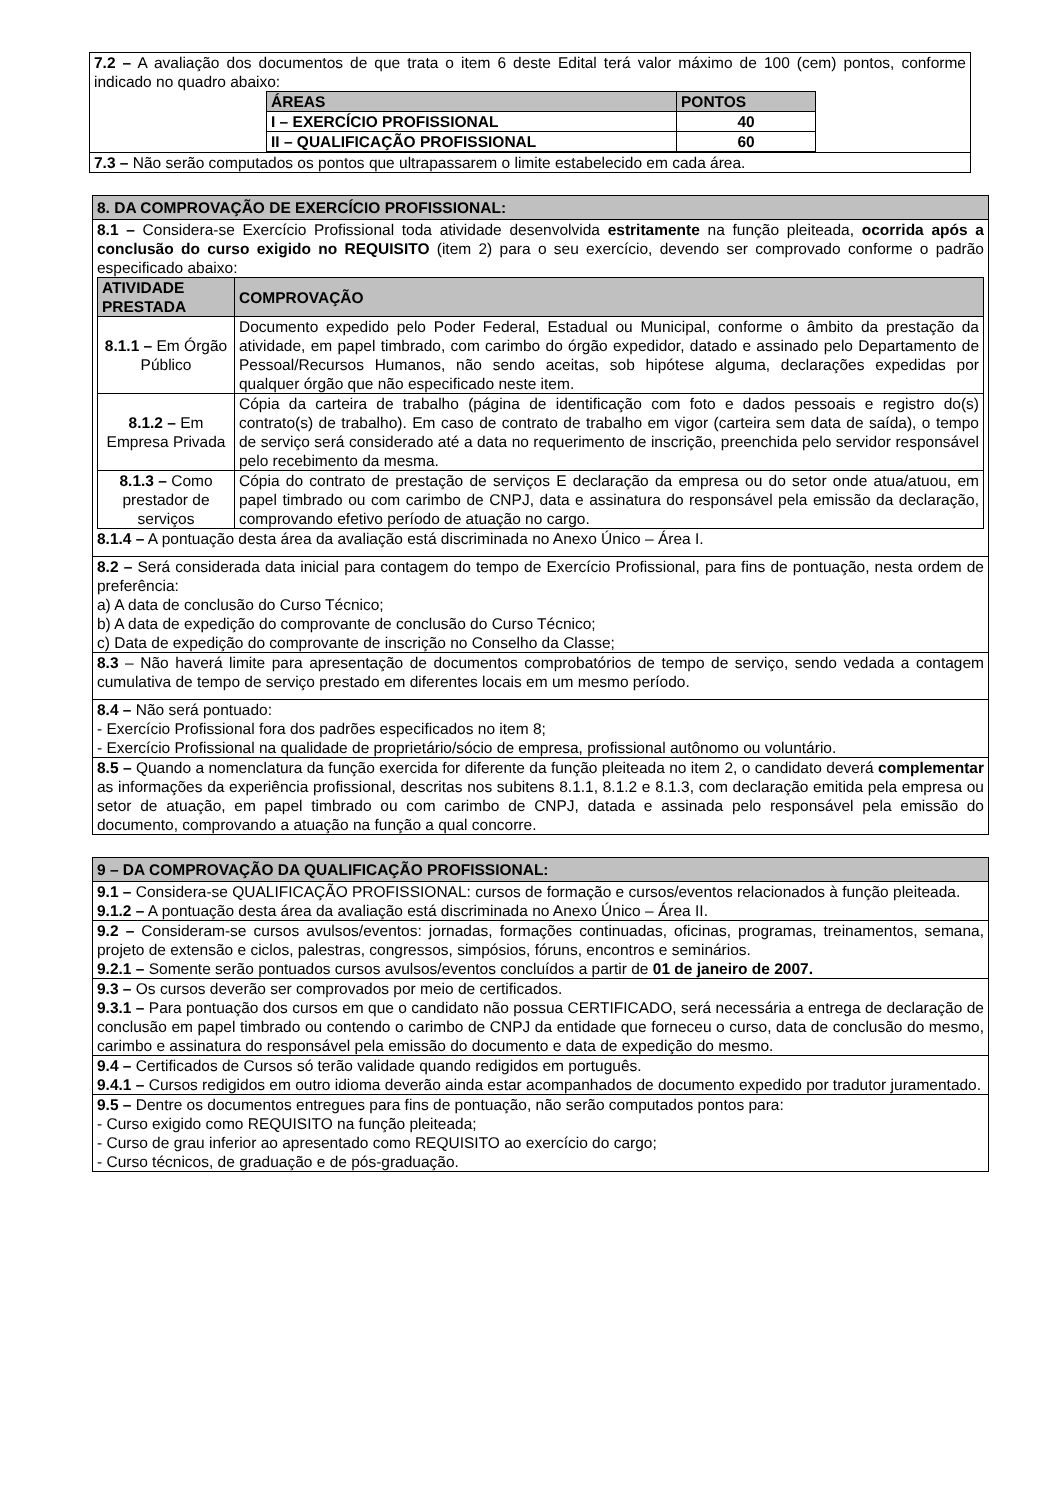7.2 – A avaliação dos documentos de que trata o item 6 deste Edital terá valor máximo de 100 (cem) pontos, conforme indicado no quadro abaixo:
| ÁREAS | PONTOS |
| --- | --- |
| I – EXERCÍCIO PROFISSIONAL | 40 |
| II – QUALIFICAÇÃO PROFISSIONAL | 60 |
7.3 – Não serão computados os pontos que ultrapassarem o limite estabelecido em cada área.
8. DA COMPROVAÇÃO DE EXERCÍCIO PROFISSIONAL:
8.1 – Considera-se Exercício Profissional toda atividade desenvolvida estritamente na função pleiteada, ocorrida após a conclusão do curso exigido no REQUISITO (item 2) para o seu exercício, devendo ser comprovado conforme o padrão especificado abaixo:
| ATIVIDADE PRESTADA | COMPROVAÇÃO |
| --- | --- |
| 8.1.1 – Em Órgão Público | Documento expedido pelo Poder Federal, Estadual ou Municipal, conforme o âmbito da prestação da atividade, em papel timbrado, com carimbo do órgão expedidor, datado e assinado pelo Departamento de Pessoal/Recursos Humanos, não sendo aceitas, sob hipótese alguma, declarações expedidas por qualquer órgão que não especificado neste item. |
| 8.1.2 – Em Empresa Privada | Cópia da carteira de trabalho (página de identificação com foto e dados pessoais e registro do(s) contrato(s) de trabalho). Em caso de contrato de trabalho em vigor (carteira sem data de saída), o tempo de serviço será considerado até a data no requerimento de inscrição, preenchida pelo servidor responsável pelo recebimento da mesma. |
| 8.1.3 – Como prestador de serviços | Cópia do contrato de prestação de serviços E declaração da empresa ou do setor onde atua/atuou, em papel timbrado ou com carimbo de CNPJ, data e assinatura do responsável pela emissão da declaração, comprovando efetivo período de atuação no cargo. |
8.1.4 – A pontuação desta área da avaliação está discriminada no Anexo Único – Área I.
8.2 – Será considerada data inicial para contagem do tempo de Exercício Profissional, para fins de pontuação, nesta ordem de preferência:
a) A data de conclusão do Curso Técnico;
b) A data de expedição do comprovante de conclusão do Curso Técnico;
c) Data de expedição do comprovante de inscrição no Conselho da Classe;
8.3 – Não haverá limite para apresentação de documentos comprobatórios de tempo de serviço, sendo vedada a contagem cumulativa de tempo de serviço prestado em diferentes locais em um mesmo período.
8.4 – Não será pontuado:
- Exercício Profissional fora dos padrões especificados no item 8;
- Exercício Profissional na qualidade de proprietário/sócio de empresa, profissional autônomo ou voluntário.
8.5 – Quando a nomenclatura da função exercida for diferente da função pleiteada no item 2, o candidato deverá complementar as informações da experiência profissional, descritas nos subitens 8.1.1, 8.1.2 e 8.1.3, com declaração emitida pela empresa ou setor de atuação, em papel timbrado ou com carimbo de CNPJ, datada e assinada pelo responsável pela emissão do documento, comprovando a atuação na função a qual concorre.
9 – DA COMPROVAÇÃO DA QUALIFICAÇÃO PROFISSIONAL:
9.1 – Considera-se QUALIFICAÇÃO PROFISSIONAL: cursos de formação e cursos/eventos relacionados à função pleiteada.
9.1.2 – A pontuação desta área da avaliação está discriminada no Anexo Único – Área II.
9.2 – Consideram-se cursos avulsos/eventos: jornadas, formações continuadas, oficinas, programas, treinamentos, semana, projeto de extensão e ciclos, palestras, congressos, simpósios, fóruns, encontros e seminários.
9.2.1 – Somente serão pontuados cursos avulsos/eventos concluídos a partir de 01 de janeiro de 2007.
9.3 – Os cursos deverão ser comprovados por meio de certificados.
9.3.1 – Para pontuação dos cursos em que o candidato não possua CERTIFICADO, será necessária a entrega de declaração de conclusão em papel timbrado ou contendo o carimbo de CNPJ da entidade que forneceu o curso, data de conclusão do mesmo, carimbo e assinatura do responsável pela emissão do documento e data de expedição do mesmo.
9.4 – Certificados de Cursos só terão validade quando redigidos em português.
9.4.1 – Cursos redigidos em outro idioma deverão ainda estar acompanhados de documento expedido por tradutor juramentado.
9.5 – Dentre os documentos entregues para fins de pontuação, não serão computados pontos para:
- Curso exigido como REQUISITO na função pleiteada;
- Curso de grau inferior ao apresentado como REQUISITO ao exercício do cargo;
- Curso técnicos, de graduação e de pós-graduação.